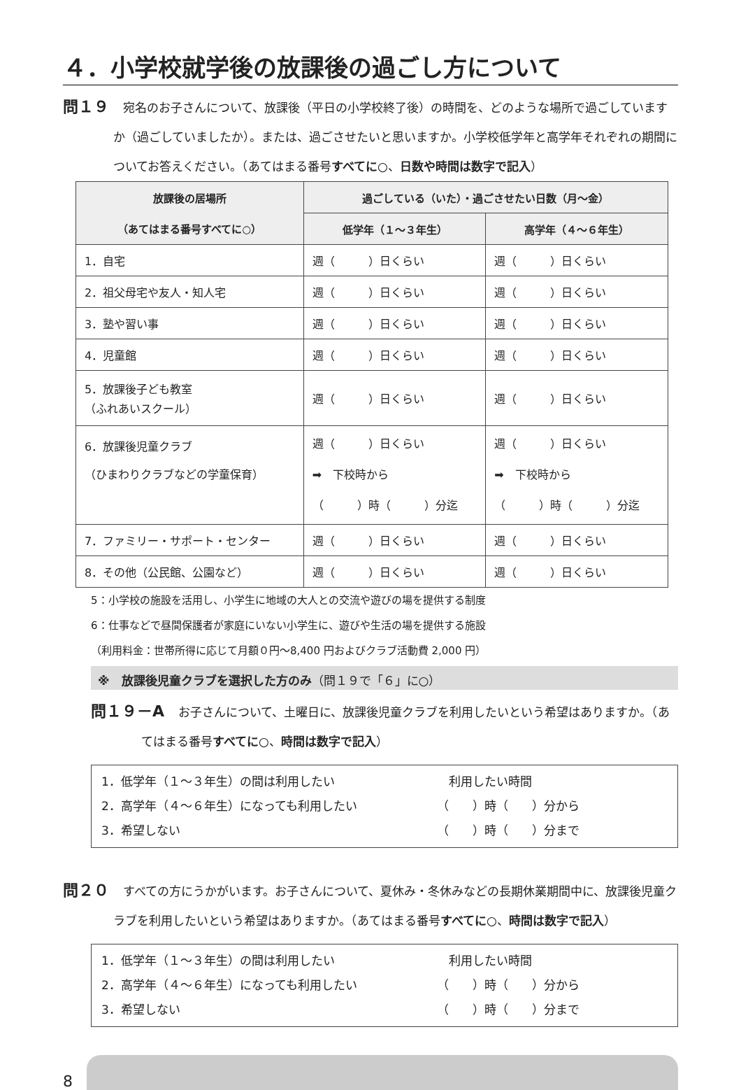４．小学校就学後の放課後の過ごし方について
問１９ 宛名のお子さんについて、放課後（平日の小学校終了後）の時間を、どのような場所で過ごしていますか（過ごしていましたか）。または、過ごさせたいと思いますか。小学校低学年と高学年それぞれの期間についてお答えください。（あてはまる番号すべてに○、日数や時間は数字で記入）
| 放課後の居場所 （あてはまる番号すべてに○） | 過ごしている（いた）・過ごさせたい日数（月～金） | |
| --- | --- | --- |
| | 低学年（１～３年生） | 高学年（４～６年生） |
| 1．自宅 | 週（ ）日くらい | 週（ ）日くらい |
| 2．祖父母宅や友人・知人宅 | 週（ ）日くらい | 週（ ）日くらい |
| 3．塾や習い事 | 週（ ）日くらい | 週（ ）日くらい |
| 4．児童館 | 週（ ）日くらい | 週（ ）日くらい |
| 5．放課後子ども教室 （ふれあいスクール） | 週（ ）日くらい | 週（ ）日くらい |
| 6．放課後児童クラブ （ひまわりクラブなどの学童保育） | 週（ ）日くらい ➡ 下校時から （ ）時（ ）分迄 | 週（ ）日くらい ➡ 下校時から （ ）時（ ）分迄 |
| 7．ファミリー・サポート・センター | 週（ ）日くらい | 週（ ）日くらい |
| 8．その他（公民館、公園など） | 週（ ）日くらい | 週（ ）日くらい |
5：小学校の施設を活用し、小学生に地域の大人との交流や遊びの場を提供する制度
6：仕事などで昼間保護者が家庭にいない小学生に、遊びや生活の場を提供する施設
（利用料金：世帯所得に応じて月額０円～8,400 円およびクラブ活動費 2,000 円）
※　放課後児童クラブを選択した方のみ（問１９で「６」に○）
問１９－A お子さんについて、土曜日に、放課後児童クラブを利用したいという希望はありますか。（あてはまる番号すべてに○、時間は数字で記入）
1．低学年（１～３年生）の間は利用したい
2．高学年（４～６年生）になっても利用したい
3．希望しない
　利用したい時間
（　　）時（　　）分から
（　　）時（　　）分まで
問２０ すべての方にうかがいます。お子さんについて、夏休み・冬休みなどの長期休業期間中に、放課後児童クラブを利用したいという希望はありますか。（あてはまる番号すべてに○、時間は数字で記入）
1．低学年（１～３年生）の間は利用したい
2．高学年（４～６年生）になっても利用したい
3．希望しない
　利用したい時間
（　　）時（　　）分から
（　　）時（　　）分まで
8